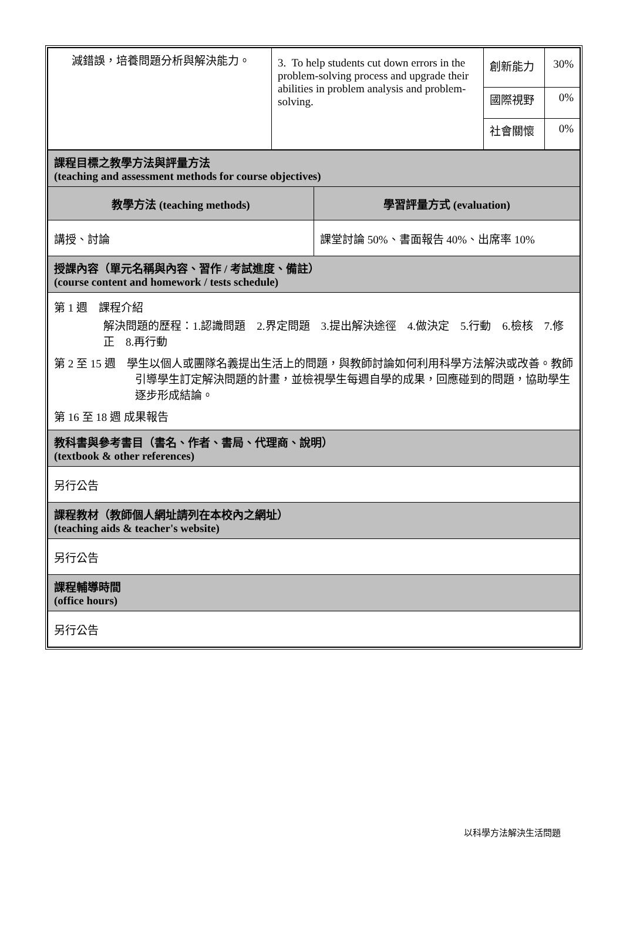| 減錯誤，培養問題分析與解決能力。 | 3. To help students cut down errors in the problem-solving process and upgrade their abilities in problem analysis and problem-solving. | 創新能力 | 30% |
| | | 國際視野 | 0% |
| | | 社會關懷 | 0% |
| 課程目標之教學方法與評量方法 (teaching and assessment methods for course objectives) | |
| 教學方法 (teaching methods) | 學習評量方式 (evaluation) |
| 講授、討論 | 課堂討論 50%、書面報告 40%、出席率 10% |
| 授課內容（單元名稱與內容、習作 / 考試進度、備註） (course content and homework / tests schedule) | |
| 第 1 週 課程介紹 解決問題的歷程：1.認識問題 2.界定問題 3.提出解決途徑 4.做決定 5.行動 6.檢核 7.修正 8.再行動 第 2 至 15 週 學生以個人或團隊名義提出生活上的問題，與教師討論如何利用科學方法解決或改善。教師引導學生訂定解決問題的計畫，並檢視學生每週自學的成果，回應碰到的問題，協助學生逐步形成結論。 第 16 至 18 週 成果報告 | |
| 教科書與參考書目（書名、作者、書局、代理商、說明） (textbook & other references) | |
| 另行公告 | |
| 課程教材（教師個人網址請列在本校內之網址） (teaching aids & teacher's website) | |
| 另行公告 | |
| 課程輔導時間 (office hours) | |
| 另行公告 | |
以科學方法解決生活問題